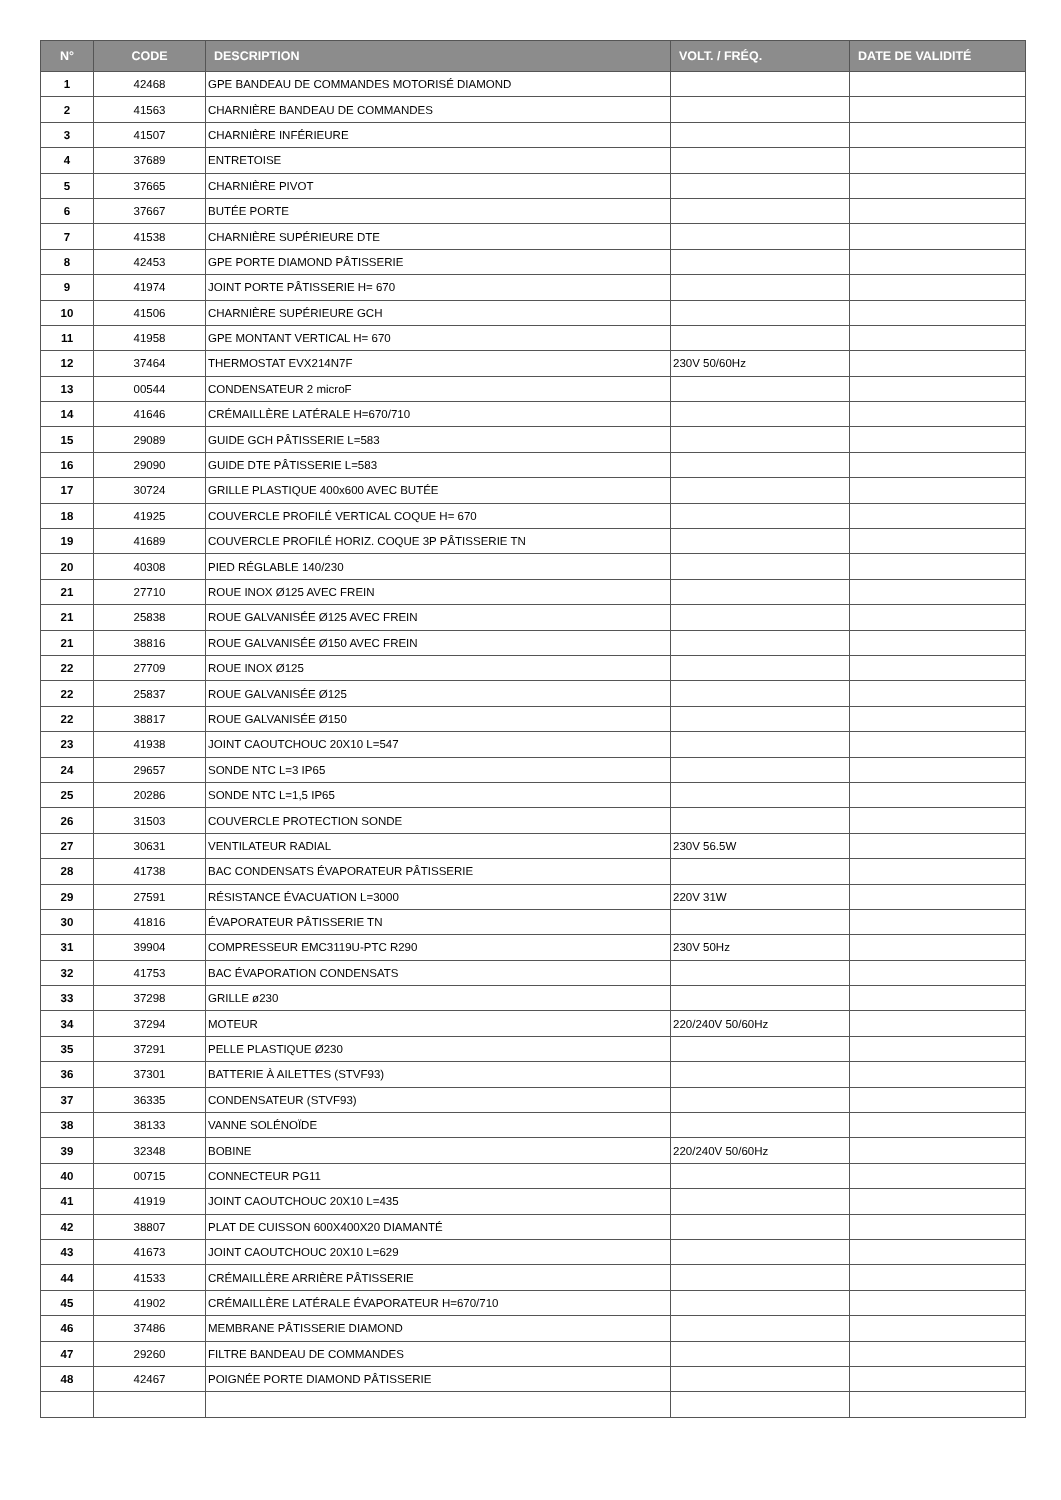| N° | CODE | DESCRIPTION | VOLT. / FRÉQ. | DATE DE VALIDITÉ |
| --- | --- | --- | --- | --- |
| 1 | 42468 | GPE BANDEAU DE COMMANDES MOTORISÉ DIAMOND | | |
| 2 | 41563 | CHARNIÈRE BANDEAU DE COMMANDES | | |
| 3 | 41507 | CHARNIÈRE INFÉRIEURE | | |
| 4 | 37689 | ENTRETOISE | | |
| 5 | 37665 | CHARNIÈRE PIVOT | | |
| 6 | 37667 | BUTÉE PORTE | | |
| 7 | 41538 | CHARNIÈRE SUPÉRIEURE DTE | | |
| 8 | 42453 | GPE PORTE DIAMOND PÂTISSERIE | | |
| 9 | 41974 | JOINT PORTE PÂTISSERIE H= 670 | | |
| 10 | 41506 | CHARNIÈRE SUPÉRIEURE GCH | | |
| 11 | 41958 | GPE MONTANT VERTICAL H= 670 | | |
| 12 | 37464 | THERMOSTAT EVX214N7F | 230V 50/60Hz | |
| 13 | 00544 | CONDENSATEUR 2 microF | | |
| 14 | 41646 | CRÉMAILLÈRE LATÉRALE H=670/710 | | |
| 15 | 29089 | GUIDE GCH PÂTISSERIE L=583 | | |
| 16 | 29090 | GUIDE DTE PÂTISSERIE L=583 | | |
| 17 | 30724 | GRILLE PLASTIQUE 400x600 AVEC BUTÉE | | |
| 18 | 41925 | COUVERCLE PROFILÉ VERTICAL COQUE H= 670 | | |
| 19 | 41689 | COUVERCLE PROFILÉ HORIZ. COQUE 3P PÂTISSERIE TN | | |
| 20 | 40308 | PIED RÉGLABLE 140/230 | | |
| 21 | 27710 | ROUE INOX Ø125 AVEC FREIN | | |
| 21 | 25838 | ROUE GALVANISÉE Ø125 AVEC FREIN | | |
| 21 | 38816 | ROUE GALVANISÉE Ø150 AVEC FREIN | | |
| 22 | 27709 | ROUE INOX Ø125 | | |
| 22 | 25837 | ROUE GALVANISÉE Ø125 | | |
| 22 | 38817 | ROUE GALVANISÉE Ø150 | | |
| 23 | 41938 | JOINT CAOUTCHOUC 20X10 L=547 | | |
| 24 | 29657 | SONDE NTC L=3 IP65 | | |
| 25 | 20286 | SONDE NTC L=1,5 IP65 | | |
| 26 | 31503 | COUVERCLE PROTECTION SONDE | | |
| 27 | 30631 | VENTILATEUR RADIAL | 230V 56.5W | |
| 28 | 41738 | BAC CONDENSATS ÉVAPORATEUR PÂTISSERIE | | |
| 29 | 27591 | RÉSISTANCE ÉVACUATION L=3000 | 220V 31W | |
| 30 | 41816 | ÉVAPORATEUR PÂTISSERIE TN | | |
| 31 | 39904 | COMPRESSEUR EMC3119U-PTC R290 | 230V 50Hz | |
| 32 | 41753 | BAC ÉVAPORATION CONDENSATS | | |
| 33 | 37298 | GRILLE ø230 | | |
| 34 | 37294 | MOTEUR | 220/240V 50/60Hz | |
| 35 | 37291 | PELLE PLASTIQUE Ø230 | | |
| 36 | 37301 | BATTERIE À AILETTES (STVF93) | | |
| 37 | 36335 | CONDENSATEUR (STVF93) | | |
| 38 | 38133 | VANNE SOLÉNOÏDE | | |
| 39 | 32348 | BOBINE | 220/240V 50/60Hz | |
| 40 | 00715 | CONNECTEUR PG11 | | |
| 41 | 41919 | JOINT CAOUTCHOUC 20X10 L=435 | | |
| 42 | 38807 | PLAT DE CUISSON 600X400X20 DIAMANTÉ | | |
| 43 | 41673 | JOINT CAOUTCHOUC 20X10 L=629 | | |
| 44 | 41533 | CRÉMAILLÈRE ARRIÈRE PÂTISSERIE | | |
| 45 | 41902 | CRÉMAILLÈRE LATÉRALE ÉVAPORATEUR H=670/710 | | |
| 46 | 37486 | MEMBRANE PÂTISSERIE DIAMOND | | |
| 47 | 29260 | FILTRE BANDEAU DE COMMANDES | | |
| 48 | 42467 | POIGNÉE PORTE DIAMOND PÂTISSERIE | | |